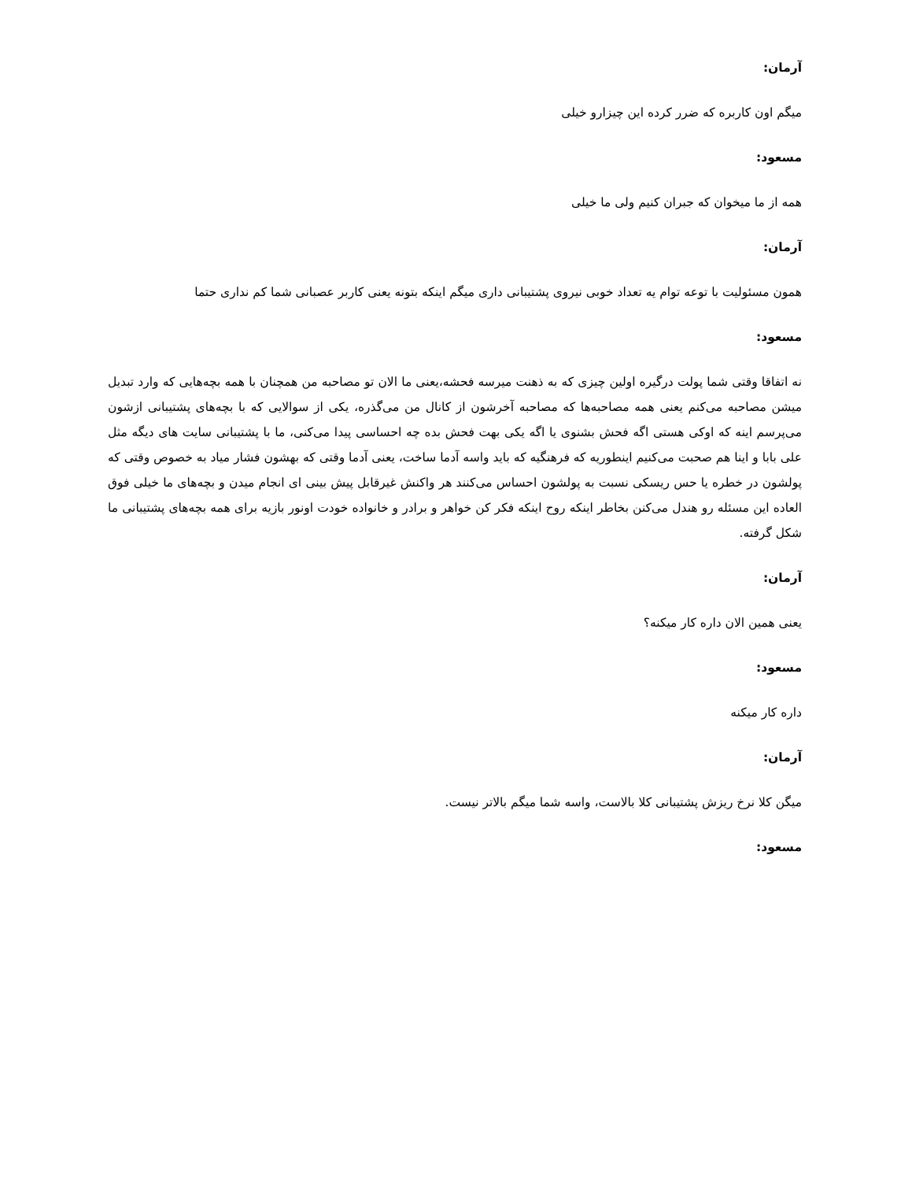آرمان:
میگم اون کاربره که ضرر کرده این چیزارو خیلی
مسعود:
همه از ما میخوان که جبران کنیم ولی ما خیلی
آرمان:
همون مسئولیت با توعه توام یه تعداد خوبی نیروی پشتیبانی داری میگم اینکه بتونه یعنی کاربر عصبانی شما کم نداری حتما
مسعود:
نه اتفاقا وقتی شما پولت درگیره اولین چیزی که به ذهنت میرسه فحشه،یعنی ما الان تو مصاحبه من همچنان با همه بچه‌هایی که وارد تبدیل میشن مصاحبه می‌کنم یعنی همه مصاحبه‌ها که مصاحبه آخرشون از کانال من می‌گذره، یکی از سوالایی که با بچه‌های پشتیبانی ازشون می‌پرسم اینه که اوکی هستی اگه فحش بشنوی یا اگه یکی بهت فحش بده چه احساسی پیدا می‌کنی، ما با پشتیبانی سایت های دیگه مثل علی بابا و اینا هم صحبت می‌کنیم اینطوریه که فرهنگیه که باید واسه آدما ساخت، یعنی آدما وقتی که بهشون فشار میاد به خصوص وقتی که پولشون در خطره یا حس ریسکی نسبت به پولشون احساس می‌کنند هر واکنش غیرقابل پیش بینی ای انجام میدن و بچه‌های ما خیلی فوق العاده این مسئله رو هندل می‌کنن بخاطر اینکه روح اینکه فکر کن خواهر و برادر و خانواده خودت اونور بازیه برای همه بچه‌های پشتیبانی ما شکل گرفته.
آرمان:
یعنی همین الان داره کار میکنه؟
مسعود:
داره کار میکنه
آرمان:
میگن کلا نرخ ریزش پشتیبانی کلا بالاست، واسه شما میگم بالاتر نیست.
مسعود: